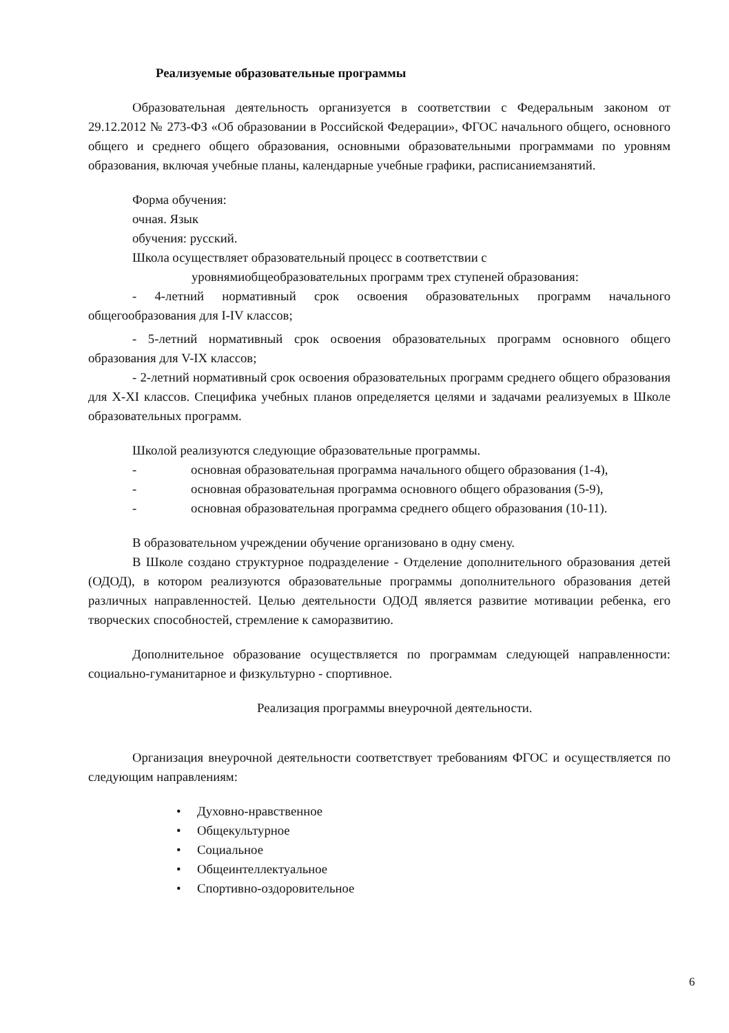Реализуемые образовательные программы
Образовательная деятельность организуется в соответствии с Федеральным законом от 29.12.2012 № 273-ФЗ «Об образовании в Российской Федерации», ФГОС начального общего, основного общего и среднего общего образования, основными образовательными программами по уровням образования, включая учебные планы, календарные учебные графики, расписаниемзанятий.
Форма обучения:
очная. Язык
обучения: русский.
Школа осуществляет образовательный процесс в соответствии с
уровнямиобщеобразовательных программ трех ступеней образования:
- 4-летний нормативный срок освоения образовательных программ начального общегообразования для I-IV классов;
- 5-летний нормативный срок освоения образовательных программ основного общего образования для V-IX классов;
- 2-летний нормативный срок освоения образовательных программ среднего общего образования для X-XI классов. Специфика учебных планов определяется целями и задачами реализуемых в Школе образовательных программ.
Школой реализуются следующие образовательные программы.
- основная образовательная программа начального общего образования (1-4),
- основная образовательная программа основного общего образования (5-9),
- основная образовательная программа среднего общего образования (10-11).
В образовательном учреждении обучение организовано в одну смену.
В Школе создано структурное подразделение - Отделение дополнительного образования детей (ОДОД), в котором реализуются образовательные программы дополнительного образования детей различных направленностей. Целью деятельности ОДОД является развитие мотивации ребенка, его творческих способностей, стремление к саморазвитию.
Дополнительное образование осуществляется по программам следующей направленности: социально-гуманитарное и физкультурно - спортивное.
Реализация программы внеурочной деятельности.
Организация внеурочной деятельности соответствует требованиям ФГОС и осуществляется по следующим направлениям:
• Духовно-нравственное
• Общекультурное
• Социальное
• Общеинтеллектуальное
• Спортивно-оздоровительное
6